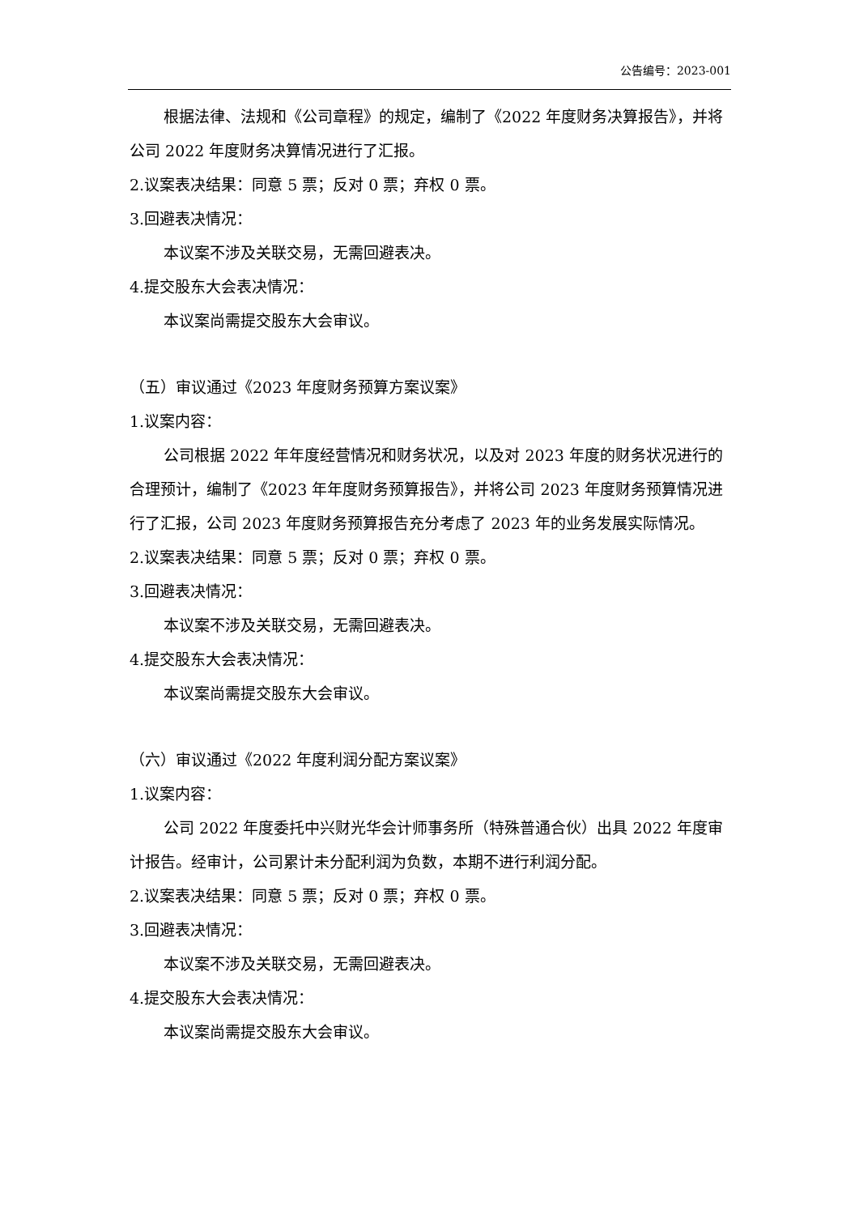公告编号：2023-001
根据法律、法规和《公司章程》的规定，编制了《2022 年度财务决算报告》，并将公司 2022 年度财务决算情况进行了汇报。
2.议案表决结果：同意 5 票；反对 0 票；弃权 0 票。
3.回避表决情况：
本议案不涉及关联交易，无需回避表决。
4.提交股东大会表决情况：
本议案尚需提交股东大会审议。
（五）审议通过《2023 年度财务预算方案议案》
1.议案内容：
公司根据 2022 年年度经营情况和财务状况，以及对 2023 年度的财务状况进行的合理预计，编制了《2023 年年度财务预算报告》，并将公司 2023 年度财务预算情况进行了汇报，公司 2023 年度财务预算报告充分考虑了 2023 年的业务发展实际情况。
2.议案表决结果：同意 5 票；反对 0 票；弃权 0 票。
3.回避表决情况：
本议案不涉及关联交易，无需回避表决。
4.提交股东大会表决情况：
本议案尚需提交股东大会审议。
（六）审议通过《2022 年度利润分配方案议案》
1.议案内容：
公司 2022 年度委托中兴财光华会计师事务所（特殊普通合伙）出具 2022 年度审计报告。经审计，公司累计未分配利润为负数，本期不进行利润分配。
2.议案表决结果：同意 5 票；反对 0 票；弃权 0 票。
3.回避表决情况：
本议案不涉及关联交易，无需回避表决。
4.提交股东大会表决情况：
本议案尚需提交股东大会审议。